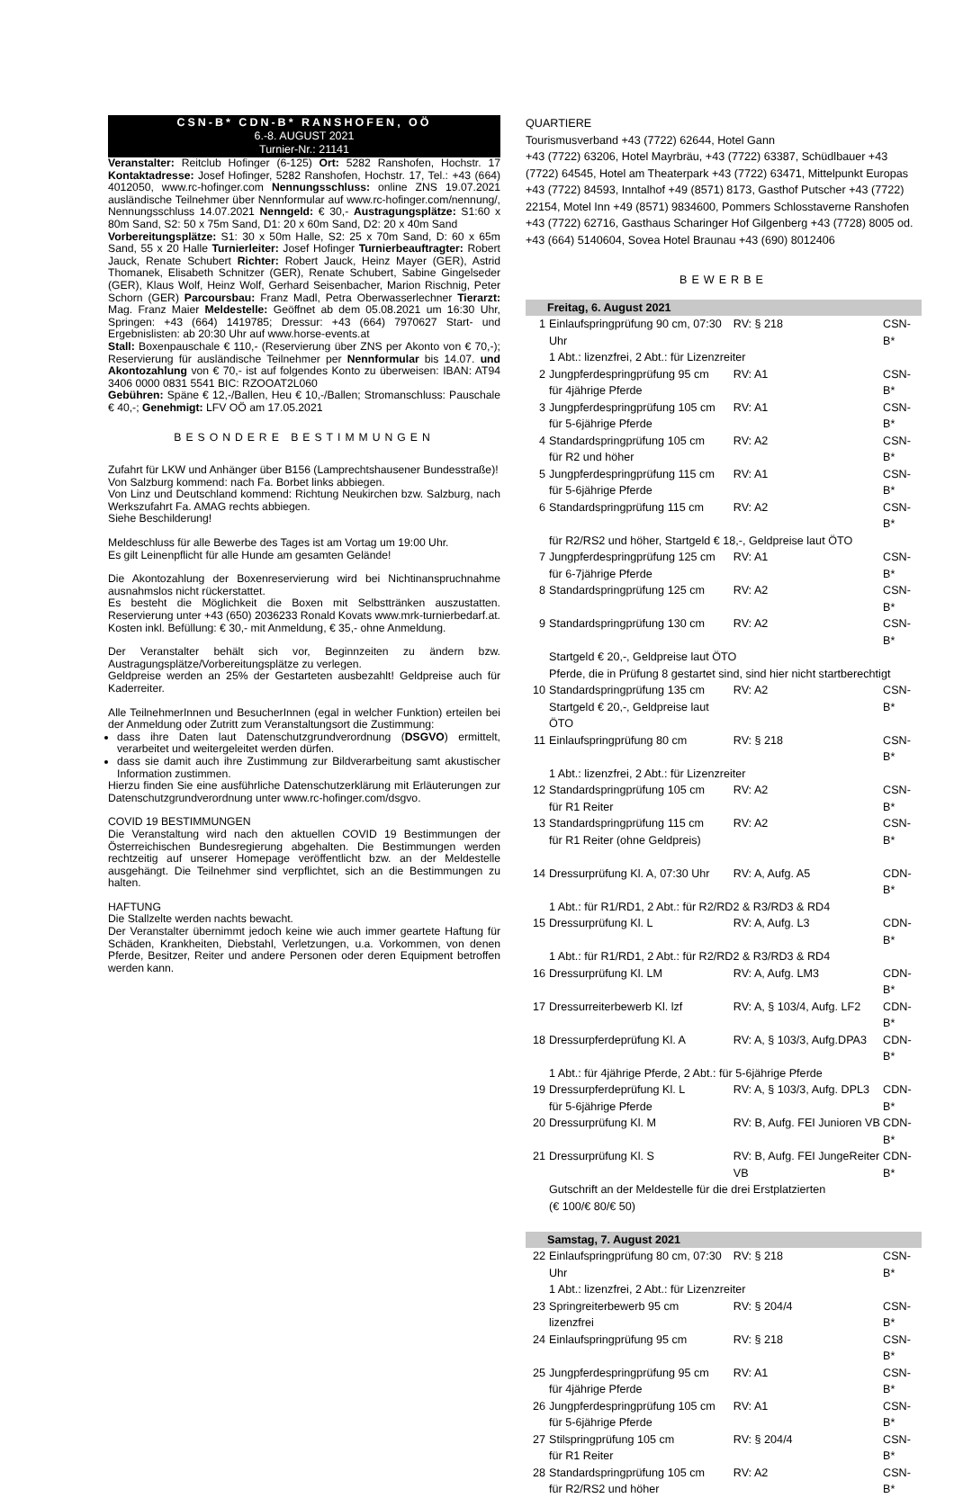CSN-B* CDN-B* RANSHOFEN, OÖ
6.-8. AUGUST 2021
Turnier-Nr.: 21141
Veranstalter: Reitclub Hofinger (6-125) Ort: 5282 Ranshofen, Hochstr. 17 Kontaktadresse: Josef Hofinger, 5282 Ranshofen, Hochstr. 17, Tel.: +43 (664) 4012050, www.rc-hofinger.com Nennungsschluss: online ZNS 19.07.2021 ausländische Teilnehmer über Nennformular auf www.rc-hofinger.com/nennung/, Nennungsschluss 14.07.2021 Nenngeld: € 30,- Austragungsplätze: S1:60 x 80m Sand, S2: 50 x 75m Sand, D1: 20 x 60m Sand, D2: 20 x 40m Sand
Vorbereitungsplätze: S1: 30 x 50m Halle, S2: 25 x 70m Sand, D: 60 x 65m Sand, 55 x 20 Halle Turnierleiter: Josef Hofinger Turnierbeauftragter: Robert Jauck, Renate Schubert Richter: Robert Jauck, Heinz Mayer (GER), Astrid Thomanek, Elisabeth Schnitzer (GER), Renate Schubert, Sabine Gingelseder (GER), Klaus Wolf, Heinz Wolf, Gerhard Seisenbacher, Marion Rischnig, Peter Schorn (GER) Parcoursbau: Franz Madl, Petra Oberwasserlechner Tierarzt: Mag. Franz Maier Meldestelle: Geöffnet ab dem 05.08.2021 um 16:30 Uhr, Springen: +43 (664) 1419785; Dressur: +43 (664) 7970627 Start- und Ergebnislisten: ab 20:30 Uhr auf www.horse-events.at
Stall: Boxenpauschale € 110,- (Reservierung über ZNS per Akonto von € 70,-); Reservierung für ausländische Teilnehmer per Nennformular bis 14.07. und Akontozahlung von € 70,- ist auf folgendes Konto zu überweisen: IBAN: AT94 3406 0000 0831 5541 BIC: RZOOAT2L060
Gebühren: Späne € 12,-/Ballen, Heu € 10,-/Ballen; Stromanschluss: Pauschale € 40,-; Genehmigt: LFV OÖ am 17.05.2021
BESONDERE BESTIMMUNGEN
Zufahrt für LKW und Anhänger über B156 (Lamprechtshausener Bundesstraße)!
Von Salzburg kommend: nach Fa. Borbet links abbiegen.
Von Linz und Deutschland kommend: Richtung Neukirchen bzw. Salzburg, nach Werkszufahrt Fa. AMAG rechts abbiegen.
Siehe Beschilderung!
Meldeschluss für alle Bewerbe des Tages ist am Vortag um 19:00 Uhr.
Es gilt Leinenpflicht für alle Hunde am gesamten Gelände!
Die Akontozahlung der Boxenreservierung wird bei Nichtinanspruchnahme ausnahmslos nicht rückerstattet.
Es besteht die Möglichkeit die Boxen mit Selbsttränken auszustatten. Reservierung unter +43 (650) 2036233 Ronald Kovats www.mrk-turnierbedarf.at. Kosten inkl. Befüllung: € 30,- mit Anmeldung, € 35,- ohne Anmeldung.
Der Veranstalter behält sich vor, Beginnzeiten zu ändern bzw. Austragungsplätze/Vorbereitungsplätze zu verlegen.
Geldpreise werden an 25% der Gestarteten ausbezahlt! Geldpreise auch für Kaderreiter.
Alle TeilnehmerInnen und BesucherInnen (egal in welcher Funktion) erteilen bei der Anmeldung oder Zutritt zum Veranstaltungsort die Zustimmung:
dass ihre Daten laut Datenschutzgrundverordnung (DSGVO) ermittelt, verarbeitet und weitergeleitet werden dürfen.
dass sie damit auch ihre Zustimmung zur Bildverarbeitung samt akustischer Information zustimmen.
Hierzu finden Sie eine ausführliche Datenschutzerklärung mit Erläuterungen zur Datenschutzgrundverordnung unter www.rc-hofinger.com/dsgvo.
COVID 19 BESTIMMUNGEN
Die Veranstaltung wird nach den aktuellen COVID 19 Bestimmungen der Österreichischen Bundesregierung abgehalten. Die Bestimmungen werden rechtzeitig auf unserer Homepage veröffentlicht bzw. an der Meldestelle ausgehängt. Die Teilnehmer sind verpflichtet, sich an die Bestimmungen zu halten.
HAFTUNG
Die Stallzelte werden nachts bewacht.
Der Veranstalter übernimmt jedoch keine wie auch immer geartete Haftung für Schäden, Krankheiten, Diebstahl, Verletzungen, u.a. Vorkommen, von denen Pferde, Besitzer, Reiter und andere Personen oder deren Equipment betroffen werden kann.
QUARTIERE
Tourismusverband +43 (7722) 62644, Hotel Gann
+43 (7722) 63206, Hotel Mayrbräu, +43 (7722) 63387, Schüdlbauer +43 (7722) 64545, Hotel am Theaterpark +43 (7722) 63471, Mittelpunkt Europas +43 (7722) 84593, Inntalhof +49 (8571) 8173, Gasthof Putscher +43 (7722) 22154, Motel Inn +49 (8571) 9834600, Pommers Schlosstaverne Ranshofen +43 (7722) 62716, Gasthaus Scharinger Hof Gilgenberg +43 (7728) 8005 od. +43 (664) 5140604, Sovea Hotel Braunau +43 (690) 8012406
BEWERBE
| Freitag, 6. August 2021 | | | |
| 1 | Einlaufspringprüfung 90 cm, 07:30 Uhr | RV: § 218 | CSN-B* |
| | 1 Abt.: lizenzfrei, 2 Abt.: für Lizenzreiter | | |
| 2 | Jungpferdespringprüfung 95 cm für 4jährige Pferde | RV: A1 | CSN-B* |
| 3 | Jungpferdespringprüfung 105 cm für 5-6jährige Pferde | RV: A1 | CSN-B* |
| 4 | Standardspringprüfung 105 cm für R2 und höher | RV: A2 | CSN-B* |
| 5 | Jungpferdespringprüfung 115 cm für 5-6jährige Pferde | RV: A1 | CSN-B* |
| 6 | Standardspringprüfung 115 cm | RV: A2 | CSN-B* |
| | für R2/RS2 und höher, Startgeld € 18,-, Geldpreise laut ÖTO | | |
| 7 | Jungpferdespringprüfung 125 cm für 6-7jährige Pferde | RV: A1 | CSN-B* |
| 8 | Standardspringprüfung 125 cm | RV: A2 | CSN-B* |
| 9 | Standardspringprüfung 130 cm | RV: A2 | CSN-B* |
| | Startgeld € 20,-, Geldpreise laut ÖTO Pferde, die in Prüfung 8 gestartet sind, sind hier nicht startberechtigt | | |
| 10 | Standardspringprüfung 135 cm Startgeld € 20,-, Geldpreise laut ÖTO | RV: A2 | CSN-B* |
| 11 | Einlaufspringprüfung 80 cm | RV: § 218 | CSN-B* |
| | 1 Abt.: lizenzfrei, 2 Abt.: für Lizenzreiter | | |
| 12 | Standardspringprüfung 105 cm für R1 Reiter | RV: A2 | CSN-B* |
| 13 | Standardspringprüfung 115 cm für R1 Reiter (ohne Geldpreis) | RV: A2 | CSN-B* |
| 14 | Dressurprüfung Kl. A, 07:30 Uhr | RV: A, Aufg. A5 | CDN-B* |
| | 1 Abt.: für R1/RD1, 2 Abt.: für R2/RD2 & R3/RD3 & RD4 | | |
| 15 | Dressurprüfung Kl. L | RV: A, Aufg. L3 | CDN-B* |
| | 1 Abt.: für R1/RD1, 2 Abt.: für R2/RD2 & R3/RD3 & RD4 | | |
| 16 | Dressurprüfung Kl. LM | RV: A, Aufg. LM3 | CDN-B* |
| 17 | Dressurreiterbewerb Kl. lzf | RV: A, § 103/4, Aufg. LF2 | CDN-B* |
| 18 | Dressurpferdeprüfung Kl. A | RV: A, § 103/3, Aufg.DPA3 | CDN-B* |
| | 1 Abt.: für 4jährige Pferde, 2 Abt.: für 5-6jährige Pferde | | |
| 19 | Dressurpferdeprüfung Kl. L für 5-6jährige Pferde | RV: A, § 103/3, Aufg. DPL3 | CDN-B* |
| 20 | Dressurprüfung Kl. M | RV: B, Aufg. FEI Junioren VB | CDN-B* |
| 21 | Dressurprüfung Kl. S | RV: B, Aufg. FEI JungeReiter VB | CDN-B* |
| | Gutschrift an der Meldestelle für die drei Erstplatzierten (€ 100/€ 80/€ 50) | | |
| Samstag, 7. August 2021 | | | |
| 22 | Einlaufspringprüfung 80 cm, 07:30 Uhr | RV: § 218 | CSN-B* |
| | 1 Abt.: lizenzfrei, 2 Abt.: für Lizenzreiter | | |
| 23 | Springreiterbewerb 95 cm lizenzfrei | RV: § 204/4 | CSN-B* |
| 24 | Einlaufspringprüfung 95 cm | RV: § 218 | CSN-B* |
| 25 | Jungpferdespringprüfung 95 cm für 4jährige Pferde | RV: A1 | CSN-B* |
| 26 | Jungpferdespringprüfung 105 cm für 5-6jährige Pferde | RV: A1 | CSN-B* |
| 27 | Stilspringprüfung 105 cm für R1 Reiter | RV: § 204/4 | CSN-B* |
| 28 | Standardspringprüfung 105 cm für R2/RS2 und höher | RV: A2 | CSN-B* |